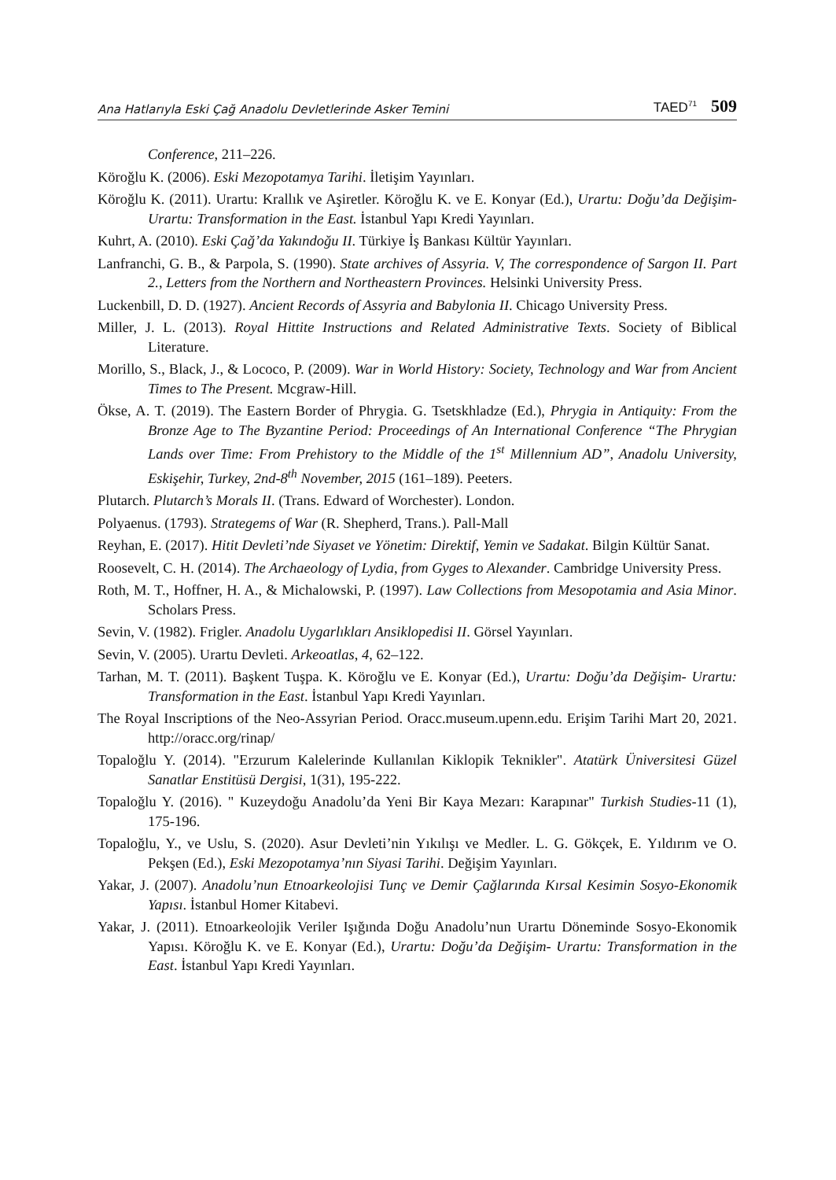Ana Hatlarıyla Eski Çağ Anadolu Devletlerinde Asker Temini TAED<sup>71</sup> 509
Conference, 211–226.
Köroğlu K. (2006). Eski Mezopotamya Tarihi. İletişim Yayınları.
Köroğlu K. (2011). Urartu: Krallık ve Aşiretler. Köroğlu K. ve E. Konyar (Ed.), Urartu: Doğu’da Değişim- Urartu: Transformation in the East. İstanbul Yapı Kredi Yayınları.
Kuhrt, A. (2010). Eski Çağ’da Yakındoğu II. Türkiye İş Bankası Kültür Yayınları.
Lanfranchi, G. B., & Parpola, S. (1990). State archives of Assyria. V, The correspondence of Sargon II. Part 2., Letters from the Northern and Northeastern Provinces. Helsinki University Press.
Luckenbill, D. D. (1927). Ancient Records of Assyria and Babylonia II. Chicago University Press.
Miller, J. L. (2013). Royal Hittite Instructions and Related Administrative Texts. Society of Biblical Literature.
Morillo, S., Black, J., & Lococo, P. (2009). War in World History: Society, Technology and War from Ancient Times to The Present. Mcgraw-Hill.
Ökse, A. T. (2019). The Eastern Border of Phrygia. G. Tsetskhladze (Ed.), Phrygia in Antiquity: From the Bronze Age to The Byzantine Period: Proceedings of An International Conference “The Phrygian Lands over Time: From Prehistory to the Middle of the 1<sup>st</sup> Millennium AD”, Anadolu University, Eskişehir, Turkey, 2nd-8<sup>th</sup> November, 2015 (161–189). Peeters.
Plutarch. Plutarch’s Morals II. (Trans. Edward of Worchester). London.
Polyaenus. (1793). Strategems of War (R. Shepherd, Trans.). Pall-Mall
Reyhan, E. (2017). Hitit Devleti’nde Siyaset ve Yönetim: Direktif, Yemin ve Sadakat. Bilgin Kültür Sanat.
Roosevelt, C. H. (2014). The Archaeology of Lydia, from Gyges to Alexander. Cambridge University Press.
Roth, M. T., Hoffner, H. A., & Michalowski, P. (1997). Law Collections from Mesopotamia and Asia Minor. Scholars Press.
Sevin, V. (1982). Frigler. Anadolu Uygarlıkları Ansiklopedisi II. Görsel Yayınları.
Sevin, V. (2005). Urartu Devleti. Arkeoatlas, 4, 62–122.
Tarhan, M. T. (2011). Başkent Tuşpa. K. Köroğlu ve E. Konyar (Ed.), Urartu: Doğu’da Değişim- Urartu: Transformation in the East. İstanbul Yapı Kredi Yayınları.
The Royal Inscriptions of the Neo-Assyrian Period. Oracc.museum.upenn.edu. Erişim Tarihi Mart 20, 2021. http://oracc.org/rinap/
Topaloğlu Y. (2014). "Erzurum Kalelerinde Kullanılan Kiklopik Teknikler". Atatürk Üniversitesi Güzel Sanatlar Enstitüsü Dergisi, 1(31), 195-222.
Topaloğlu Y. (2016). " Kuzeydoğu Anadolu’da Yeni Bir Kaya Mezarı: Karapınar" Turkish Studies-11 (1), 175-196.
Topaloğlu, Y., ve Uslu, S. (2020). Asur Devleti’nin Yıkılışı ve Medler. L. G. Gökçek, E. Yıldırım ve O. Pekşen (Ed.), Eski Mezopotamya’nın Siyasi Tarihi. Değişim Yayınları.
Yakar, J. (2007). Anadolu’nun Etnoarkeolojisi Tunç ve Demir Çağlarında Kırsal Kesimin Sosyo-Ekonomik Yapısı. İstanbul Homer Kitabevi.
Yakar, J. (2011). Etnoarkeolojik Veriler Işığında Doğu Anadolu’nun Urartu Döneminde Sosyo-Ekonomik Yapısı. Köroğlu K. ve E. Konyar (Ed.), Urartu: Doğu’da Değişim- Urartu: Transformation in the East. İstanbul Yapı Kredi Yayınları.